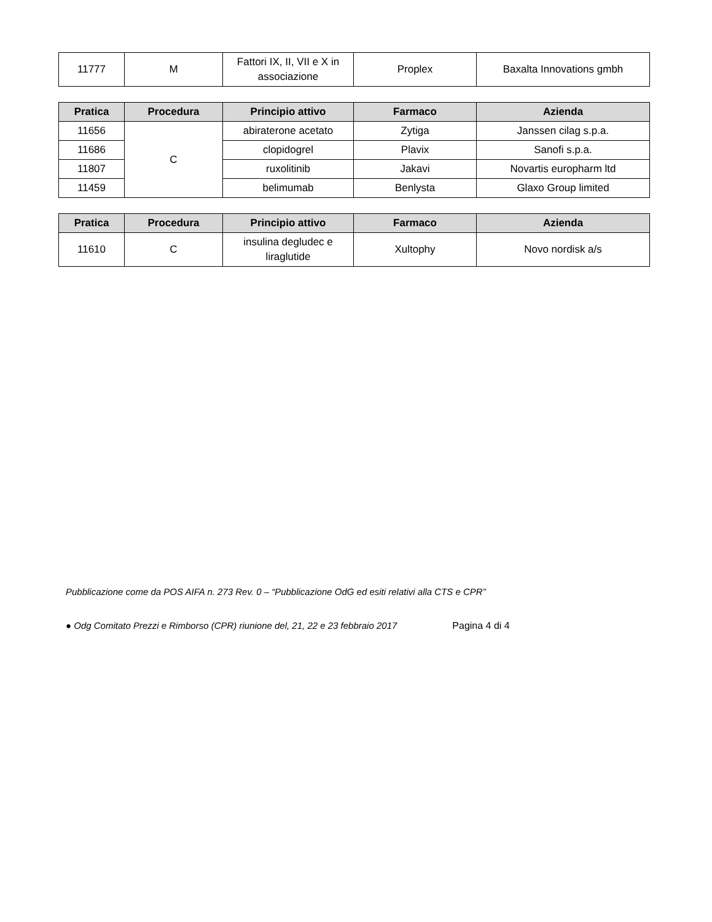| 11777 | M | Fattori IX, II, VII e X in associazione | Proplex | Baxalta Innovations gmbh |
| Pratica | Procedura | Principio attivo | Farmaco | Azienda |
| --- | --- | --- | --- | --- |
| 11656 | C | abiraterone acetato | Zytiga | Janssen cilag s.p.a. |
| 11686 | | clopidogrel | Plavix | Sanofi s.p.a. |
| 11807 | | ruxolitinib | Jakavi | Novartis europharm ltd |
| 11459 | | belimumab | Benlysta | Glaxo Group limited |
| Pratica | Procedura | Principio attivo | Farmaco | Azienda |
| --- | --- | --- | --- | --- |
| 11610 | C | insulina degludec e liraglutide | Xultophy | Novo nordisk a/s |
Pubblicazione come da POS AIFA n. 273 Rev. 0 – “Pubblicazione OdG ed esiti relativi alla CTS e CPR”
● Odg Comitato Prezzi e Rimborso (CPR) riunione del, 21, 22 e 23 febbraio 2017 Pagina 4 di 4